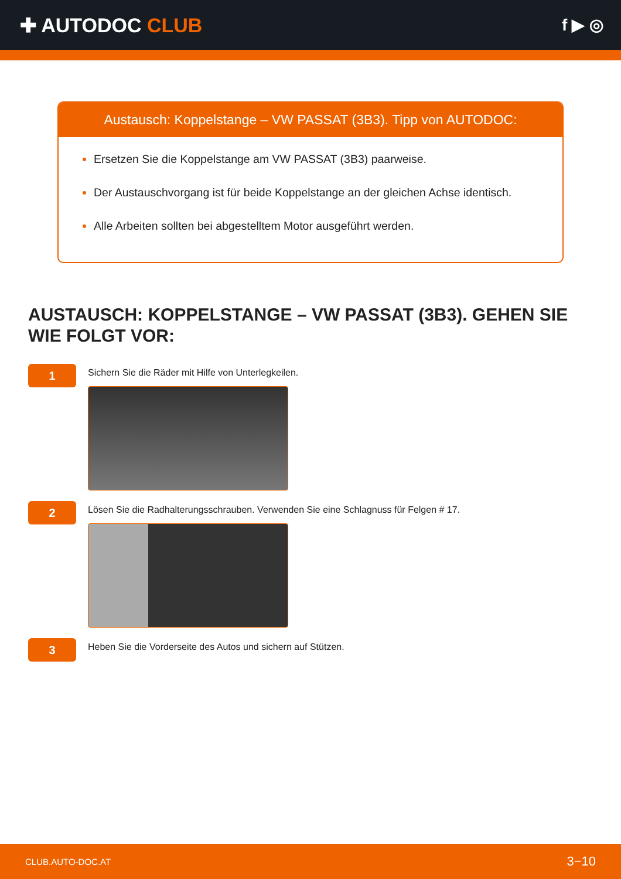✚ AUTODOC CLUB
f ▶ ◎
Austausch: Koppelstange – VW PASSAT (3B3). Tipp von AUTODOC:
Ersetzen Sie die Koppelstange am VW PASSAT (3B3) paarweise.
Der Austauschvorgang ist für beide Koppelstange an der gleichen Achse identisch.
Alle Arbeiten sollten bei abgestelltem Motor ausgeführt werden.
AUSTAUSCH: KOPPELSTANGE – VW PASSAT (3B3). GEHEN SIE WIE FOLGT VOR:
1
Sichern Sie die Räder mit Hilfe von Unterlegkeilen.
2
Lösen Sie die Radhalterungsschrauben. Verwenden Sie eine Schlagnuss für Felgen # 17.
3
Heben Sie die Vorderseite des Autos und sichern auf Stützen.
CLUB.AUTO-DOC.AT 3−10